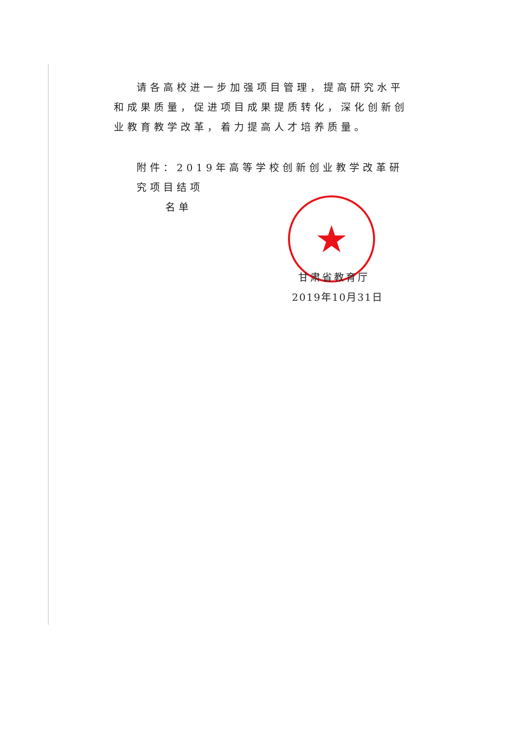请各高校进一步加强项目管理，提高研究水平和成果质量，促进项目成果提质转化，深化创新创业教育教学改革，着力提高人才培养质量。
附件：2019年高等学校创新创业教学改革研究项目结项
名单
甘肃省教育厅
2019年10月31日